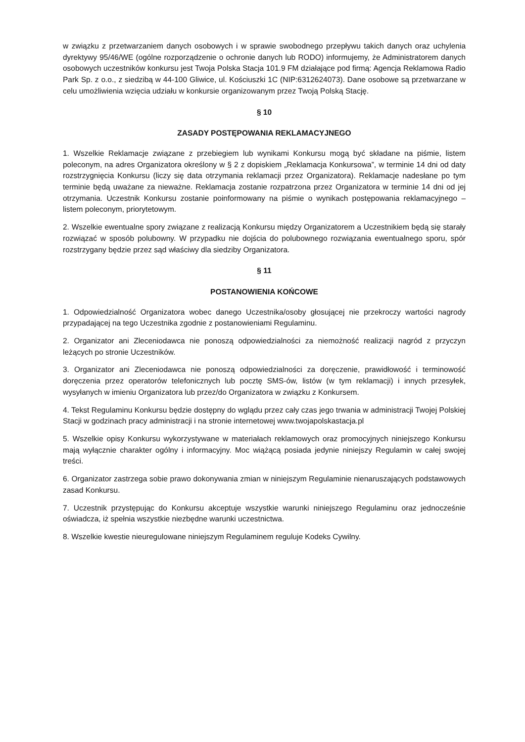w związku z przetwarzaniem danych osobowych i w sprawie swobodnego przepływu takich danych oraz uchylenia dyrektywy 95/46/WE (ogólne rozporządzenie o ochronie danych lub RODO) informujemy, że Administratorem danych osobowych uczestników konkursu jest Twoja Polska Stacja 101.9 FM działające pod firmą: Agencja Reklamowa Radio Park Sp. z o.o., z siedzibą w 44-100 Gliwice, ul. Kościuszki 1C (NIP:6312624073). Dane osobowe są przetwarzane w celu umożliwienia wzięcia udziału w konkursie organizowanym przez Twoją Polską Stację.
§ 10
ZASADY POSTĘPOWANIA REKLAMACYJNEGO
1. Wszelkie Reklamacje związane z przebiegiem lub wynikami Konkursu mogą być składane na piśmie, listem poleconym, na adres Organizatora określony w § 2 z dopiskiem „Reklamacja Konkursowa”, w terminie 14 dni od daty rozstrzygnięcia Konkursu (liczy się data otrzymania reklamacji przez Organizatora). Reklamacje nadesłane po tym terminie będą uważane za nieważne. Reklamacja zostanie rozpatrzona przez Organizatora w terminie 14 dni od jej otrzymania. Uczestnik Konkursu zostanie poinformowany na piśmie o wynikach postępowania reklamacyjnego – listem poleconym, priorytetowym.
2. Wszelkie ewentualne spory związane z realizacją Konkursu między Organizatorem a Uczestnikiem będą się starały rozwiązać w sposób polubowny. W przypadku nie dojścia do polubownego rozwiązania ewentualnego sporu, spór rozstrzygany będzie przez sąd właściwy dla siedziby Organizatora.
§ 11
POSTANOWIENIA KOŃCOWE
1. Odpowiedzialność Organizatora wobec danego Uczestnika/osoby głosującej nie przekroczy wartości nagrody przypadającej na tego Uczestnika zgodnie z postanowieniami Regulaminu.
2. Organizator ani Zleceniodawca nie ponoszą odpowiedzialności za niemożność realizacji nagród z przyczyn leżących po stronie Uczestników.
3. Organizator ani Zleceniodawca nie ponoszą odpowiedzialności za doręczenie, prawidłowość i terminowość doręczenia przez operatorów telefonicznych lub pocztę SMS-ów, listów (w tym reklamacji) i innych przesyłek, wysyłanych w imieniu Organizatora lub przez/do Organizatora w związku z Konkursem.
4. Tekst Regulaminu Konkursu będzie dostępny do wglądu przez cały czas jego trwania w administracji Twojej Polskiej Stacji w godzinach pracy administracji i na stronie internetowej www.twojapolskastacja.pl
5. Wszelkie opisy Konkursu wykorzystywane w materiałach reklamowych oraz promocyjnych niniejszego Konkursu mają wyłącznie charakter ogólny i informacyjny. Moc wiążącą posiada jedynie niniejszy Regulamin w całej swojej treści.
6. Organizator zastrzega sobie prawo dokonywania zmian w niniejszym Regulaminie nienaruszających podstawowych zasad Konkursu.
7. Uczestnik przystępując do Konkursu akceptuje wszystkie warunki niniejszego Regulaminu oraz jednocześnie oświadcza, iż spełnia wszystkie niezbędne warunki uczestnictwa.
8. Wszelkie kwestie nieuregulowane niniejszym Regulaminem reguluje Kodeks Cywilny.